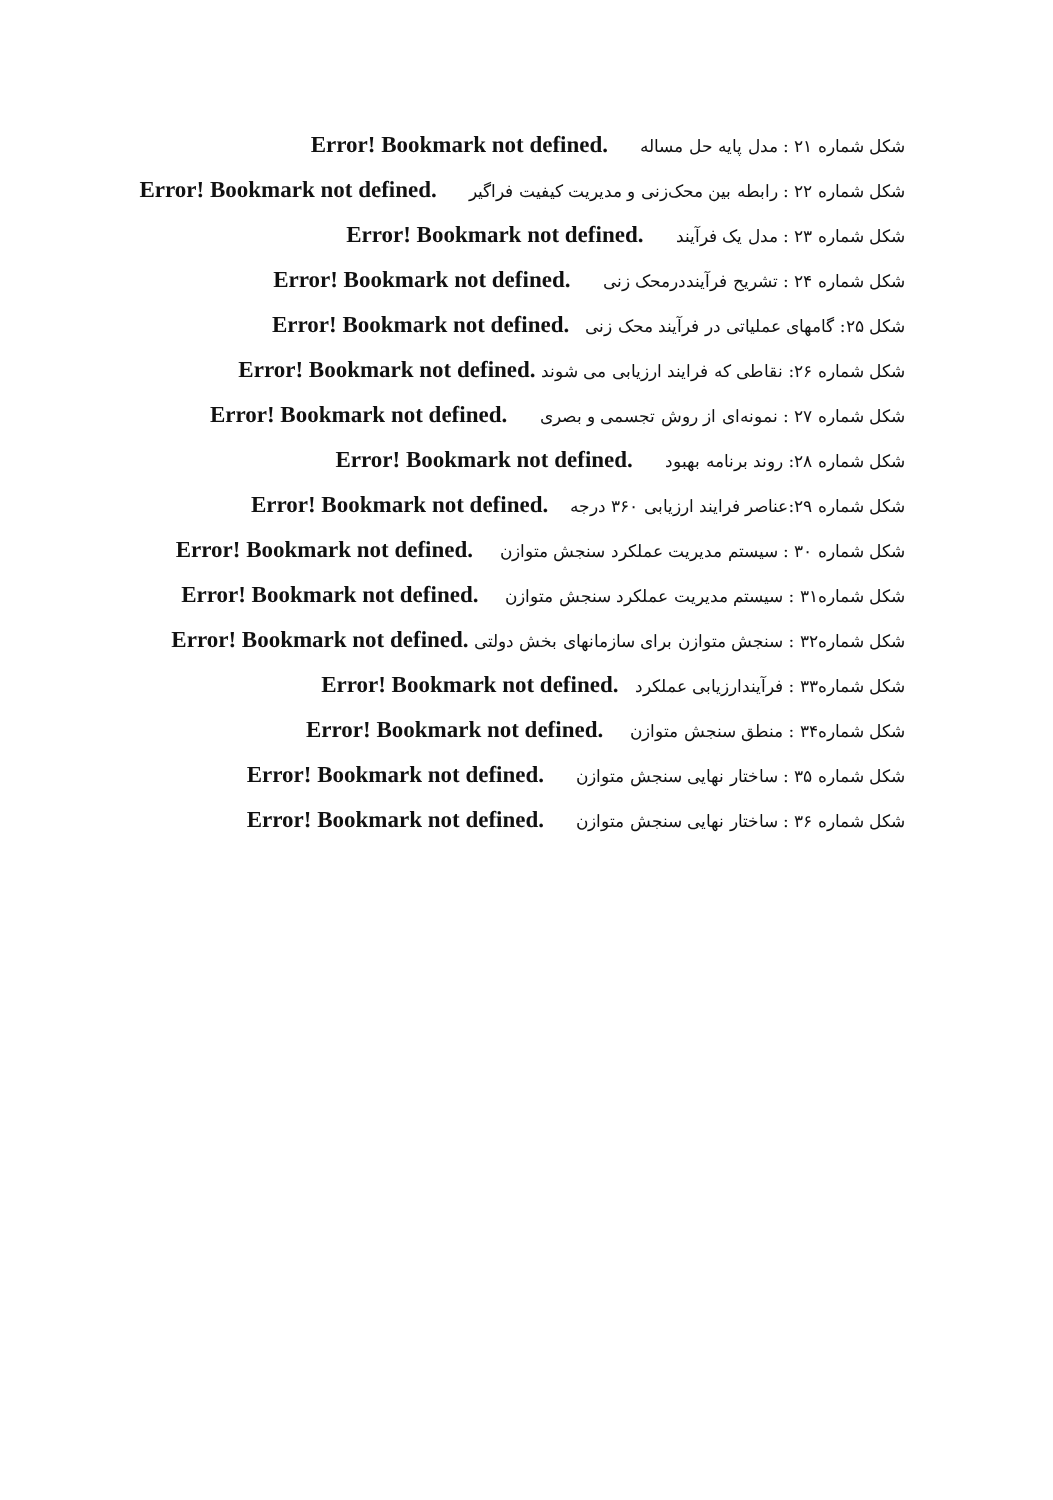شکل شماره ۲۱ : مدل پایه حل مساله Error! Bookmark not defined.
شکل شماره ۲۲ : رابطه بین محک‌زنی و مدیریت کیفیت فراگیر Error! Bookmark not defined.
شکل شماره ۲۳ : مدل یک فرآیند Error! Bookmark not defined.
شکل شماره ۲۴ : تشریح فرآینددرمحک زنی Error! Bookmark not defined.
شکل ۲۵: گامهای عملیاتی در فرآیند محک زنی Error! Bookmark not defined.
شکل شماره ۲۶: نقاطی که فرایند ارزیابی می شوند Error! Bookmark not defined.
شکل شماره ۲۷ : نمونه‌ای از روش تجسمی و بصری Error! Bookmark not defined.
شکل شماره ۲۸: روند برنامه بهبود Error! Bookmark not defined.
شکل شماره ۲۹:عناصر فرایند ارزیابی ۳۶۰ درجه Error! Bookmark not defined.
شکل شماره ۳۰ : سیستم مدیریت عملکرد سنجش متوازن Error! Bookmark not defined.
شکل شماره۳۱ : سیستم مدیریت عملکرد سنجش متوازن Error! Bookmark not defined.
شکل شماره۳۲ : سنجش متوازن برای سازمانهای بخش دولتی Error! Bookmark not defined.
شکل شماره۳۳ : فرآیندارزیابی عملکرد Error! Bookmark not defined.
شکل شماره۳۴ : منطق سنجش متوازن Error! Bookmark not defined.
شکل شماره ۳۵ : ساختار نهایی سنجش متوازن Error! Bookmark not defined.
شکل شماره ۳۶ : ساختار نهایی سنجش متوازن Error! Bookmark not defined.